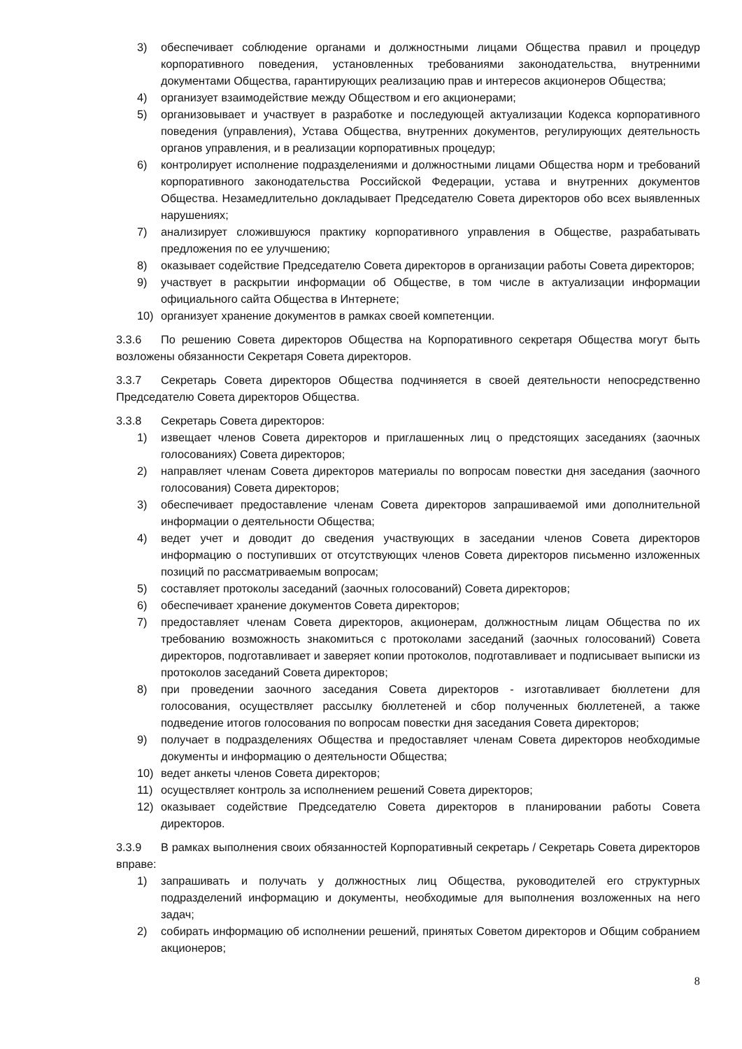3) обеспечивает соблюдение органами и должностными лицами Общества правил и процедур корпоративного поведения, установленных требованиями законодательства, внутренними документами Общества, гарантирующих реализацию прав и интересов акционеров Общества;
4) организует взаимодействие между Обществом и его акционерами;
5) организовывает и участвует в разработке и последующей актуализации Кодекса корпоративного поведения (управления), Устава Общества, внутренних документов, регулирующих деятельность органов управления, и в реализации корпоративных процедур;
6) контролирует исполнение подразделениями и должностными лицами Общества норм и требований корпоративного законодательства Российской Федерации, устава и внутренних документов Общества. Незамедлительно докладывает Председателю Совета директоров обо всех выявленных нарушениях;
7) анализирует сложившуюся практику корпоративного управления в Обществе, разрабатывать предложения по ее улучшению;
8) оказывает содействие Председателю Совета директоров в организации работы Совета директоров;
9) участвует в раскрытии информации об Обществе, в том числе в актуализации информации официального сайта Общества в Интернете;
10) организует хранение документов в рамках своей компетенции.
3.3.6 По решению Совета директоров Общества на Корпоративного секретаря Общества могут быть возложены обязанности Секретаря Совета директоров.
3.3.7 Секретарь Совета директоров Общества подчиняется в своей деятельности непосредственно Председателю Совета директоров Общества.
3.3.8 Секретарь Совета директоров:
1) извещает членов Совета директоров и приглашенных лиц о предстоящих заседаниях (заочных голосованиях) Совета директоров;
2) направляет членам Совета директоров материалы по вопросам повестки дня заседания (заочного голосования) Совета директоров;
3) обеспечивает предоставление членам Совета директоров запрашиваемой ими дополнительной информации о деятельности Общества;
4) ведет учет и доводит до сведения участвующих в заседании членов Совета директоров информацию о поступивших от отсутствующих членов Совета директоров письменно изложенных позиций по рассматриваемым вопросам;
5) составляет протоколы заседаний (заочных голосований) Совета директоров;
6) обеспечивает хранение документов Совета директоров;
7) предоставляет членам Совета директоров, акционерам, должностным лицам Общества по их требованию возможность знакомиться с протоколами заседаний (заочных голосований) Совета директоров, подготавливает и заверяет копии протоколов, подготавливает и подписывает выписки из протоколов заседаний Совета директоров;
8) при проведении заочного заседания Совета директоров - изготавливает бюллетени для голосования, осуществляет рассылку бюллетеней и сбор полученных бюллетеней, а также подведение итогов голосования по вопросам повестки дня заседания Совета директоров;
9) получает в подразделениях Общества и предоставляет членам Совета директоров необходимые документы и информацию о деятельности Общества;
10) ведет анкеты членов Совета директоров;
11) осуществляет контроль за исполнением решений Совета директоров;
12) оказывает содействие Председателю Совета директоров в планировании работы Совета директоров.
3.3.9 В рамках выполнения своих обязанностей Корпоративный секретарь / Секретарь Совета директоров вправе:
1) запрашивать и получать у должностных лиц Общества, руководителей его структурных подразделений информацию и документы, необходимые для выполнения возложенных на него задач;
2) собирать информацию об исполнении решений, принятых Советом директоров и Общим собранием акционеров;
8